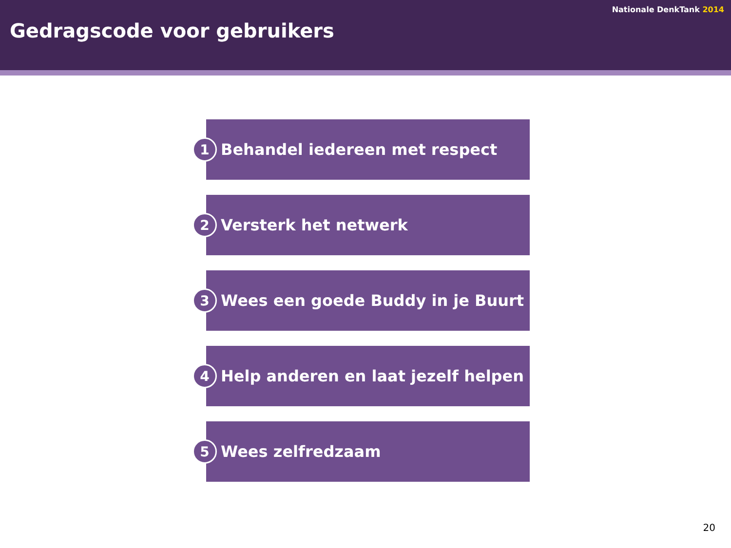Nationale DenkTank 2014
Gedragscode voor gebruikers
1
Behandel iedereen met respect
2
Versterk het netwerk
3
Wees een goede Buddy in je Buurt
4
Help anderen en laat jezelf helpen
5
Wees zelfredzaam
20